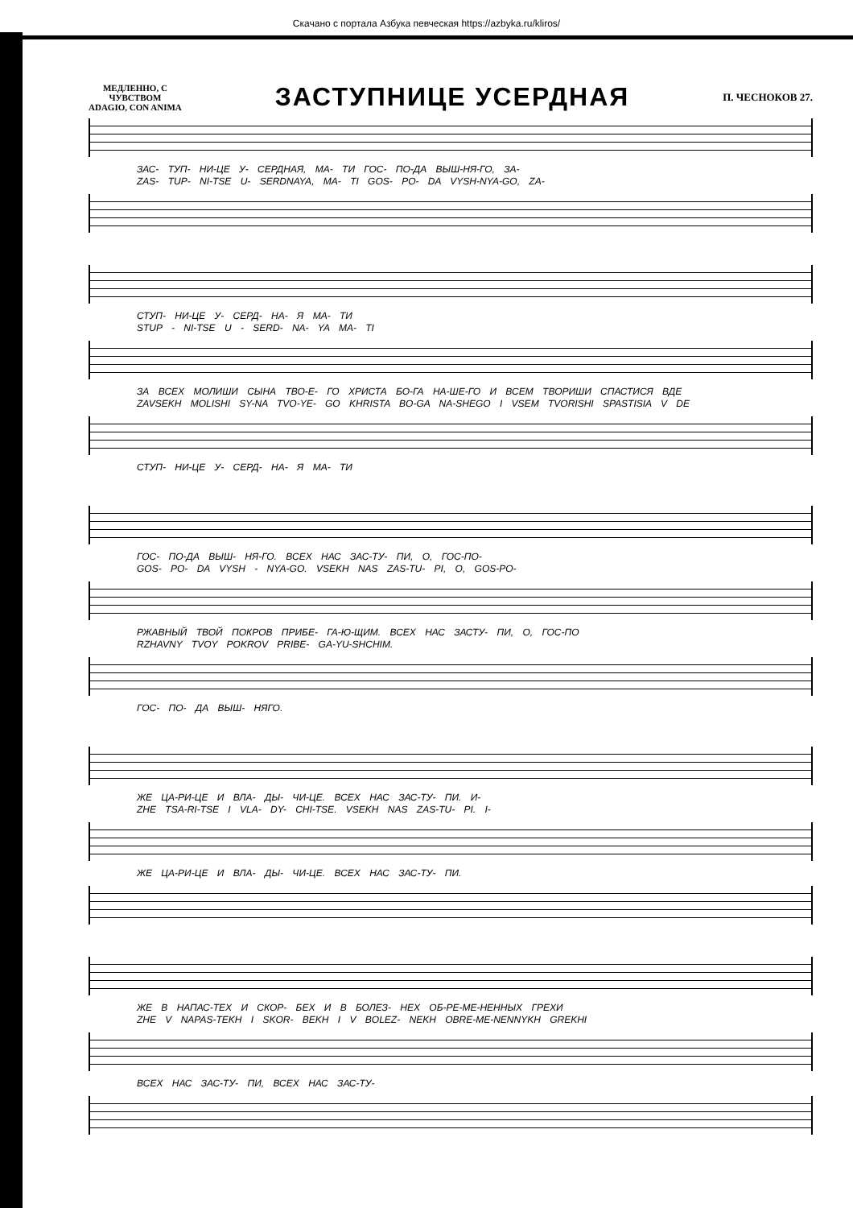Скачано с портала Азбука певческая https://azbyka.ru/kliros/
МЕДЛЕННО, С
ЧУВСТВОМ
ADAGIO, CON ANIMA
ЗАСТУПНИЦЕ УСЕРДНАЯ
П. ЧЕСНОКОВ 27.
ЗАС- ТУП- НИ-ЦЕ У- СЕРДНАЯ, МА- ТИ ГОС- ПО-ДА ВЫШ-НЯ-ГО, ЗА-
ZAS- TUP- NI-TSE U- SERDNAYA, MA- TI GOS- PO- DA VYSH-NYA-GO, ZA-
СТУП- НИ-ЦЕ У- СЕРД- НА- Я МА- ТИ
STUP - NI-TSE U - SERD- NA- YA MA- TI
ЗА ВСЕХ МОЛИШИ СЫНА ТВО-Е- ГО ХРИСТА БО-ГА НА-ШЕ-ГО И ВСЕМ ТВОРИШИ СПАСТИСЯ ВДЕ
ZAVSEKH MOLISHI SY-NA TVO-YE- GO KHRISTA BO-GA NA-SHEGO I VSEM TVORISHI SPASTISIA V DE
СТУП- НИ-ЦЕ У- СЕРД- НА- Я МА- ТИ
ГОС- ПО-ДА ВЫШ- НЯ-ГО. ВСЕХ НАС ЗАС-ТУ- ПИ, О, ГОС-ПО-
GOS- PO- DA VYSH - NYA-GO. VSEKH NAS ZAS-TU- PI, O, GOS-PO-
РЖАВНЫЙ ТВОЙ ПОКРОВ ПРИБЕ- ГА-Ю-ЩИМ. ВСЕХ НАС ЗАСТУ- ПИ, О, ГОС-ПО
RZHAVNY TVOY POKROV PRIBE- GA-YU-SHCHIM.
ГОС- ПО- ДА ВЫШ- НЯГО.
ЖЕ ЦА-РИ-ЦЕ И ВЛА- ДЫ- ЧИ-ЦЕ. ВСЕХ НАС ЗАС-ТУ- ПИ. И-
ZHE TSA-RI-TSE I VLA- DY- CHI-TSE. VSEKH NAS ZAS-TU- PI. I-
ЖЕ ЦА-РИ-ЦЕ И ВЛА- ДЫ- ЧИ-ЦЕ. ВСЕХ НАС ЗАС-ТУ- ПИ.
ЖЕ В НАПАС-ТЕХ И СКОР- БЕХ И В БОЛЕЗ- НЕХ ОБ-РЕ-МЕ-НЕННЫХ ГРЕХИ
ZHE V NAPAS-TEKH I SKOR- BEKH I V BOLEZ- NEKH OBRE-ME-NENNYKH GREKHI
ВСЕХ НАС ЗАС-ТУ- ПИ, ВСЕХ НАС ЗАС-ТУ-